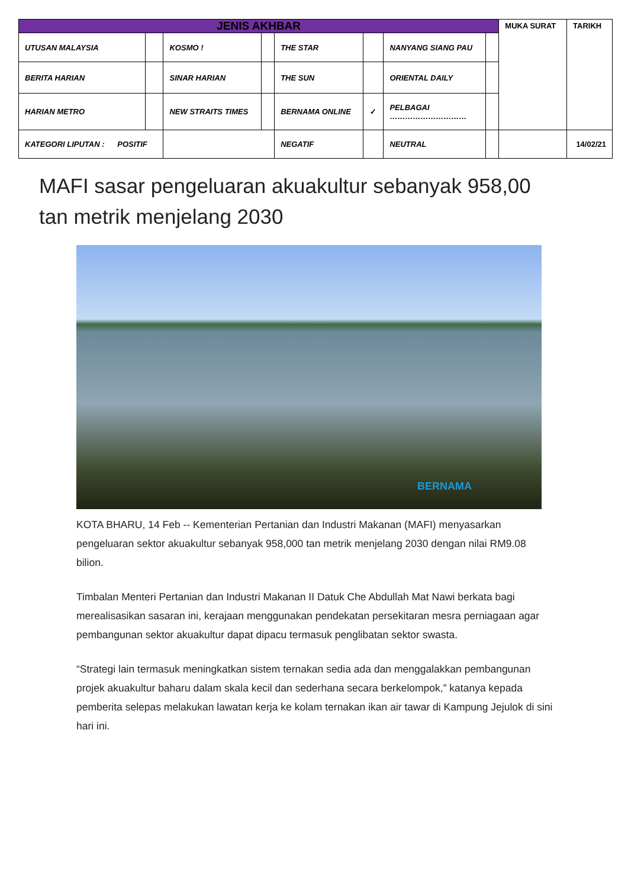| JENIS AKHBAR | | | | | | | | MUKA SURAT | TARIKH |
| UTUSAN MALAYSIA | | KOSMO ! | | THE STAR | | NANYANG SIANG PAU | | | |
| BERITA HARIAN | | SINAR HARIAN | | THE SUN | | ORIENTAL DAILY | | | |
| HARIAN METRO | | NEW STRAITS TIMES | | BERNAMA ONLINE | ✓ | PELBAGAI ………………………… | | | |
| KATEGORI LIPUTAN : POSITIF | | | | NEGATIF | | NEUTRAL | | | 14/02/21 |
MAFI sasar pengeluaran akuakultur sebanyak 958,00 tan metrik menjelang 2030
BERNAMA
KOTA BHARU, 14 Feb -- Kementerian Pertanian dan Industri Makanan (MAFI) menyasarkan pengeluaran sektor akuakultur sebanyak 958,000 tan metrik menjelang 2030 dengan nilai RM9.08 bilion.
Timbalan Menteri Pertanian dan Industri Makanan II Datuk Che Abdullah Mat Nawi berkata bagi merealisasikan sasaran ini, kerajaan menggunakan pendekatan persekitaran mesra perniagaan agar pembangunan sektor akuakultur dapat dipacu termasuk penglibatan sektor swasta.
“Strategi lain termasuk meningkatkan sistem ternakan sedia ada dan menggalakkan pembangunan projek akuakultur baharu dalam skala kecil dan sederhana secara berkelompok,” katanya kepada pemberita selepas melakukan lawatan kerja ke kolam ternakan ikan air tawar di Kampung Jejulok di sini hari ini.